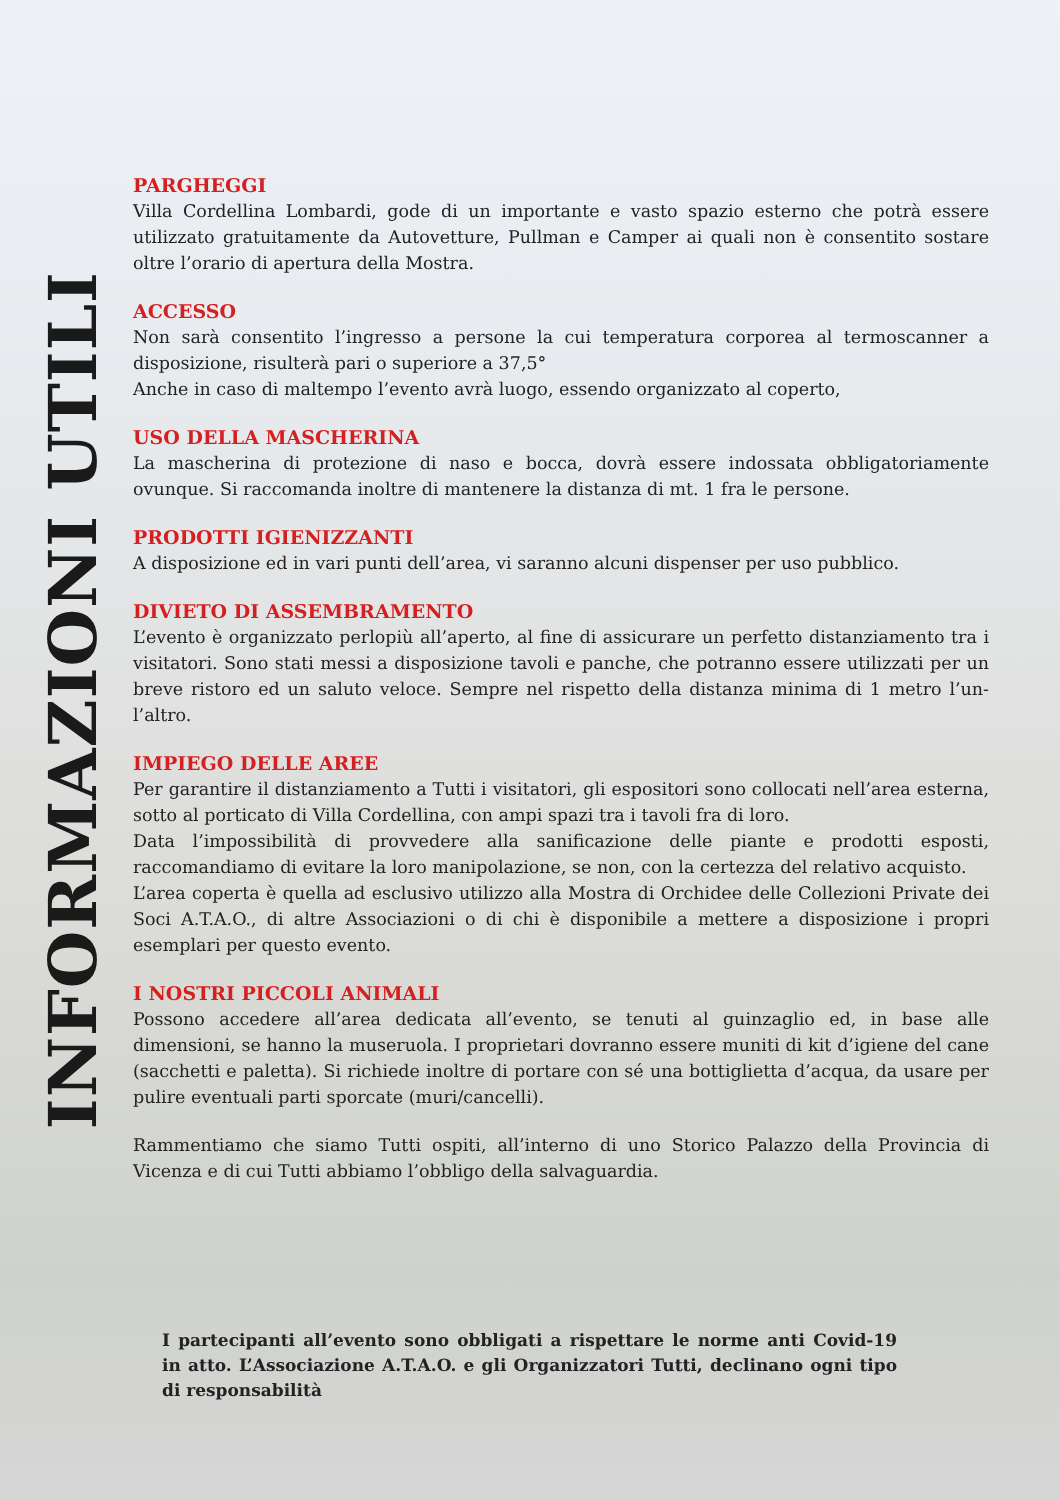INFORMAZIONI UTILI
PARGHEGGI
Villa Cordellina Lombardi, gode di un importante e vasto spazio esterno che potrà essere utilizzato gratuitamente da Autovetture, Pullman e Camper ai quali non è consentito sostare oltre l’orario di apertura della Mostra.
ACCESSO
Non sarà consentito l’ingresso a persone la cui temperatura corporea al termoscanner a disposizione, risulterà pari o superiore a 37,5°
Anche in caso di maltempo l’evento avrà luogo, essendo organizzato al coperto,
USO DELLA MASCHERINA
La mascherina di protezione di naso e bocca, dovrà essere indossata obbligatoriamente ovunque. Si raccomanda inoltre di mantenere la distanza di mt. 1 fra le persone.
PRODOTTI IGIENIZZANTI
A disposizione ed in vari punti dell’area, vi saranno alcuni dispenser per uso pubblico.
DIVIETO DI ASSEMBRAMENTO
L’evento è organizzato perlopiù all’aperto, al fine di assicurare un perfetto distanziamento tra i visitatori. Sono stati messi a disposizione tavoli e panche, che potranno essere utilizzati per un breve ristoro ed un saluto veloce. Sempre nel rispetto della distanza minima di 1 metro l’un-l’altro.
IMPIEGO DELLE AREE
Per garantire il distanziamento a Tutti i visitatori, gli espositori sono collocati nell’area esterna, sotto al porticato di Villa Cordellina, con ampi spazi tra i tavoli fra di loro.
Data l’impossibilità di provvedere alla sanificazione delle piante e prodotti esposti, raccomandiamo di evitare la loro manipolazione, se non, con la certezza del relativo acquisto.
L’area coperta è quella ad esclusivo utilizzo alla Mostra di Orchidee delle Collezioni Private dei Soci A.T.A.O., di altre Associazioni o di chi è disponibile a mettere a disposizione i propri esemplari per questo evento.
I NOSTRI PICCOLI ANIMALI
Possono accedere all’area dedicata all’evento, se tenuti al guinzaglio ed, in base alle dimensioni, se hanno la museruola. I proprietari dovranno essere muniti di kit d’igiene del cane (sacchetti e paletta). Si richiede inoltre di portare con sé una bottiglietta d’acqua, da usare per pulire eventuali parti sporcate (muri/cancelli).
Rammentiamo che siamo Tutti ospiti, all’interno di uno Storico Palazzo della Provincia di Vicenza e di cui Tutti abbiamo l’obbligo della salvaguardia.
I partecipanti all’evento sono obbligati a rispettare le norme anti Covid-19 in atto. L’Associazione A.T.A.O. e gli Organizzatori Tutti, declinano ogni tipo di responsabilità